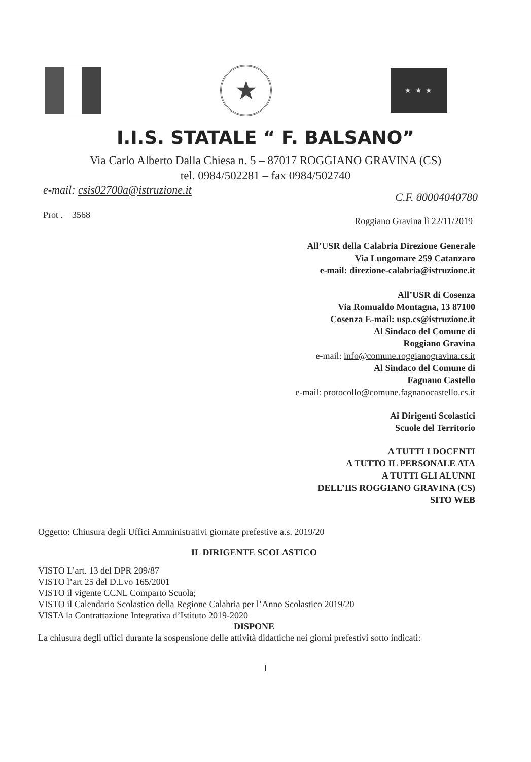★
★ ★ ★
I.I.S. STATALE “ F. BALSANO”
Via Carlo Alberto Dalla Chiesa n. 5 – 87017 ROGGIANO GRAVINA (CS)
tel. 0984/502281 – fax 0984/502740
e-mail: csis02700a@istruzione.it C.F. 80004040780
Prot . 3568 Roggiano Gravina lì 22/11/2019
All’USR della Calabria Direzione Generale
Via Lungomare 259 Catanzaro
e-mail: direzione-calabria@istruzione.it
All’USR di Cosenza
Via Romualdo Montagna, 13 87100
Cosenza E-mail: usp.cs@istruzione.it
Al Sindaco del Comune di
Roggiano Gravina
e-mail: info@comune.roggianogravina.cs.it
Al Sindaco del Comune di
Fagnano Castello
e-mail: protocollo@comune.fagnanocastello.cs.it
Ai Dirigenti Scolastici
Scuole del Territorio
A TUTTI I DOCENTI
A TUTTO IL PERSONALE ATA
A TUTTI GLI ALUNNI
DELL’IIS ROGGIANO GRAVINA (CS)
SITO WEB
Oggetto: Chiusura degli Uffici Amministrativi giornate prefestive a.s. 2019/20
IL DIRIGENTE SCOLASTICO
VISTO L’art. 13 del DPR 209/87
VISTO l’art 25 del D.Lvo 165/2001
VISTO il vigente CCNL Comparto Scuola;
VISTO il Calendario Scolastico della Regione Calabria per l’Anno Scolastico 2019/20
VISTA la Contrattazione Integrativa d’Istituto 2019-2020
DISPONE
La chiusura degli uffici durante la sospensione delle attività didattiche nei giorni prefestivi sotto indicati:
1